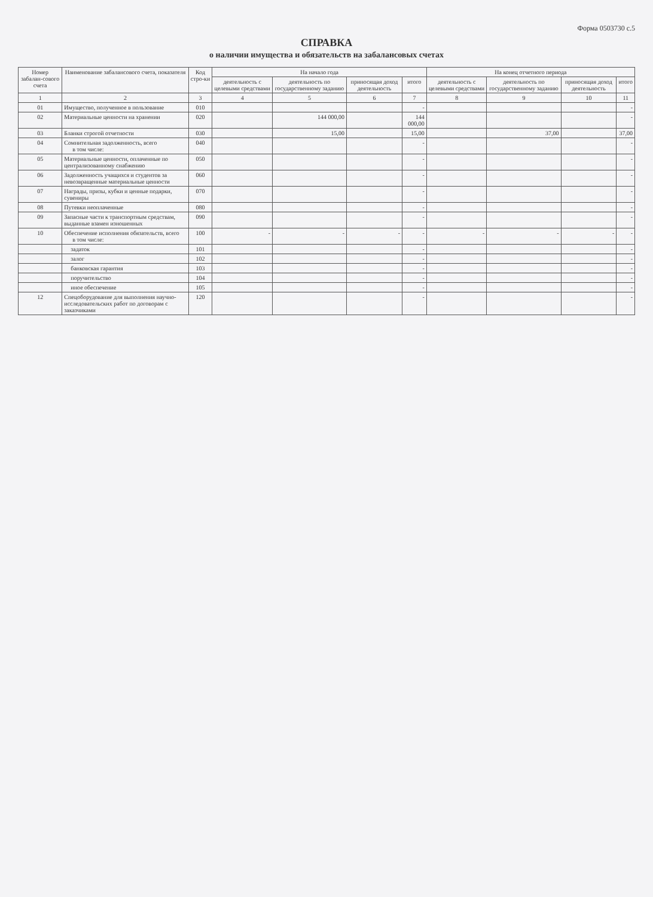Форма 0503730 с.5
СПРАВКА
о наличии имущества и обязательств на забалансовых счетах
| Номер забалан-сового счета | Наименование забалансового счета, показателя | Код стро-ки | На начало года | | | | На конец отчетного периода | | | |
| --- | --- | --- | --- | --- | --- | --- | --- | --- | --- | --- |
| | | | деятельность с целевыми средствами | деятельность по государственному заданию | приносящая доход деятельность | итого | деятельность с целевыми средствами | деятельность по государственному заданию | приносящая доход деятельность | итого |
| 1 | 2 | 3 | 4 | 5 | 6 | 7 | 8 | 9 | 10 | 11 |
| 01 | Имущество, полученное в пользование | 010 | | | | - | | | | - |
| 02 | Материальные ценности на хранении | 020 | | 144 000,00 | | 144 000,00 | | | | - |
| 03 | Бланки строгой отчетности | 030 | | 15,00 | | 15,00 | | 37,00 | | 37,00 |
| 04 | Сомнительная задолженность, всего в том числе: | 040 | | | | - | | | | - |
| 05 | Материальные ценности, оплаченные по централизованному снабжению | 050 | | | | - | | | | - |
| 06 | Задолженность учащихся и студентов за невозвращенные материальные ценности | 060 | | | | - | | | | - |
| 07 | Награды, призы, кубки и ценные подарки, сувениры | 070 | | | | - | | | | - |
| 08 | Путевки неоплаченные | 080 | | | | - | | | | - |
| 09 | Запасные части к транспортным средствам, выданные взамен изношенных | 090 | | | | - | | | | - |
| 10 | Обеспечение исполнения обязательств, всего в том числе: | 100 | - | - | - | - | - | - | - | - |
| | задаток | 101 | | | | - | | | | - |
| | залог | 102 | | | | - | | | | - |
| | банковская гарантия | 103 | | | | - | | | | - |
| | поручительство | 104 | | | | - | | | | - |
| | иное обеспечение | 105 | | | | - | | | | - |
| 12 | Спецоборудование для выполнения научно-исследовательских работ по договорам с заказчиками | 120 | | | | - | | | | - |